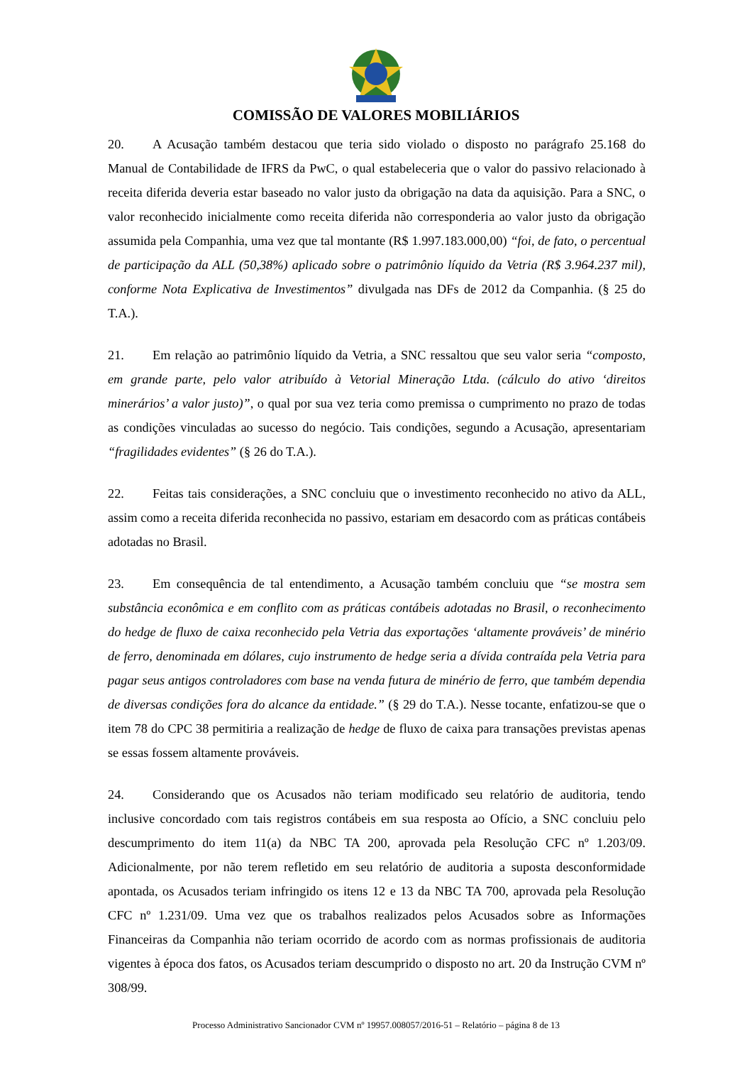COMISSÃO DE VALORES MOBILIÁRIOS
20. A Acusação também destacou que teria sido violado o disposto no parágrafo 25.168 do Manual de Contabilidade de IFRS da PwC, o qual estabeleceria que o valor do passivo relacionado à receita diferida deveria estar baseado no valor justo da obrigação na data da aquisição. Para a SNC, o valor reconhecido inicialmente como receita diferida não corresponderia ao valor justo da obrigação assumida pela Companhia, uma vez que tal montante (R$ 1.997.183.000,00) “foi, de fato, o percentual de participação da ALL (50,38%) aplicado sobre o patrimônio líquido da Vetria (R$ 3.964.237 mil), conforme Nota Explicativa de Investimentos” divulgada nas DFs de 2012 da Companhia. (§ 25 do T.A.).
21. Em relação ao patrimônio líquido da Vetria, a SNC ressaltou que seu valor seria “composto, em grande parte, pelo valor atribuído à Vetorial Mineração Ltda. (cálculo do ativo ‘direitos minerários’ a valor justo)”, o qual por sua vez teria como premissa o cumprimento no prazo de todas as condições vinculadas ao sucesso do negócio. Tais condições, segundo a Acusação, apresentariam “fragilidades evidentes” (§ 26 do T.A.).
22. Feitas tais considerações, a SNC concluiu que o investimento reconhecido no ativo da ALL, assim como a receita diferida reconhecida no passivo, estariam em desacordo com as práticas contábeis adotadas no Brasil.
23. Em consequência de tal entendimento, a Acusação também concluiu que “se mostra sem substância econômica e em conflito com as práticas contábeis adotadas no Brasil, o reconhecimento do hedge de fluxo de caixa reconhecido pela Vetria das exportações ‘altamente prováveis’ de minério de ferro, denominada em dólares, cujo instrumento de hedge seria a dívida contraída pela Vetria para pagar seus antigos controladores com base na venda futura de minério de ferro, que também dependia de diversas condições fora do alcance da entidade.” (§ 29 do T.A.). Nesse tocante, enfatizou-se que o item 78 do CPC 38 permitiria a realização de hedge de fluxo de caixa para transações previstas apenas se essas fossem altamente prováveis.
24. Considerando que os Acusados não teriam modificado seu relatório de auditoria, tendo inclusive concordado com tais registros contábeis em sua resposta ao Ofício, a SNC concluiu pelo descumprimento do item 11(a) da NBC TA 200, aprovada pela Resolução CFC nº 1.203/09. Adicionalmente, por não terem refletido em seu relatório de auditoria a suposta desconformidade apontada, os Acusados teriam infringido os itens 12 e 13 da NBC TA 700, aprovada pela Resolução CFC nº 1.231/09. Uma vez que os trabalhos realizados pelos Acusados sobre as Informações Financeiras da Companhia não teriam ocorrido de acordo com as normas profissionais de auditoria vigentes à época dos fatos, os Acusados teriam descumprido o disposto no art. 20 da Instrução CVM nº 308/99.
Processo Administrativo Sancionador CVM nº 19957.008057/2016-51 – Relatório – página 8 de 13